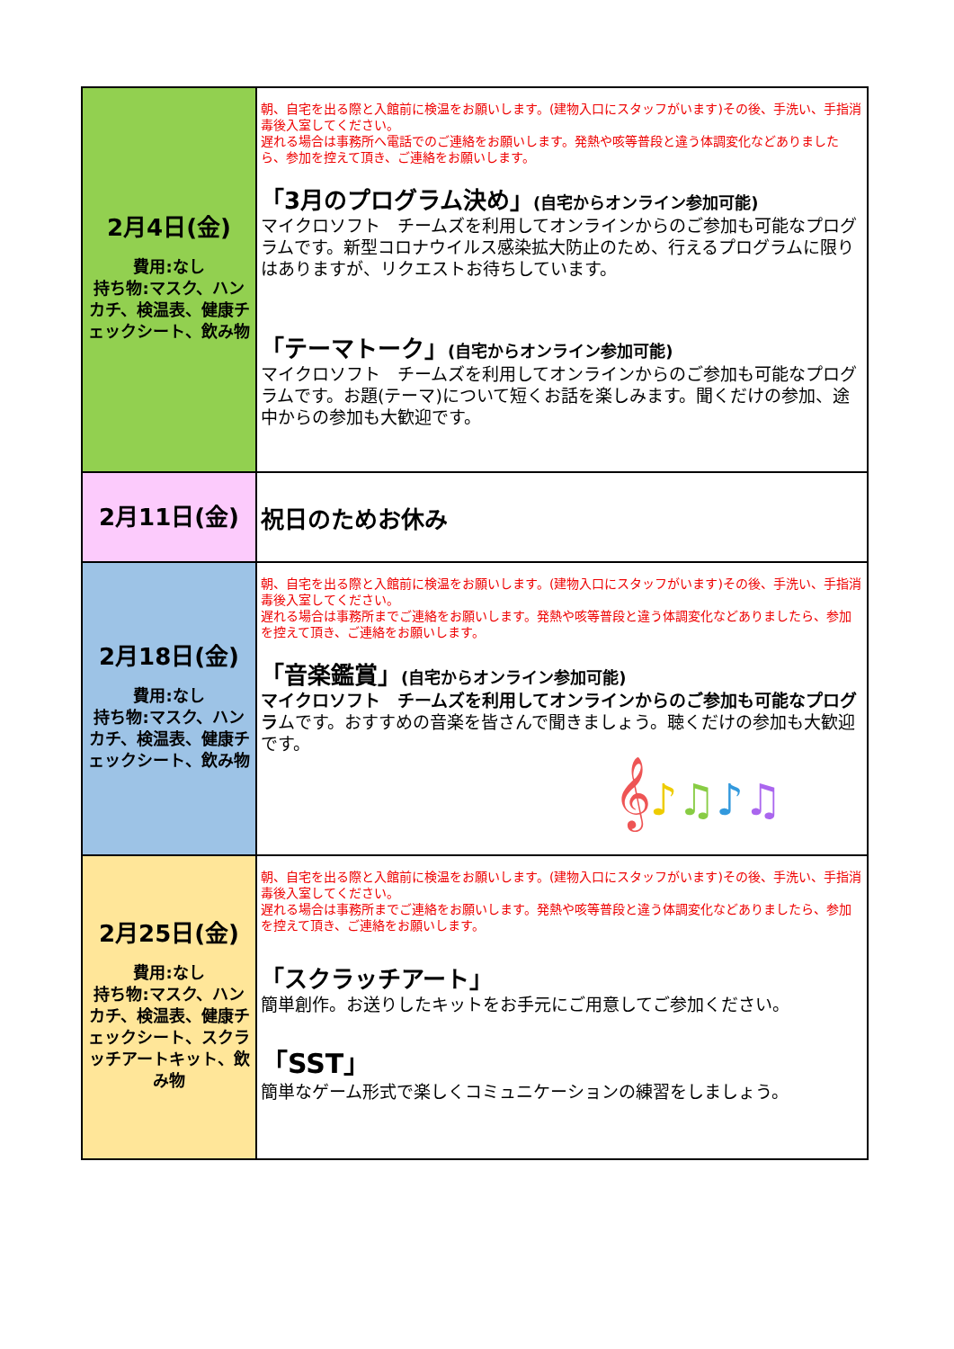| 2月4日(金) 費用:なし 持ち物:マスク、ハンカチ、検温表、健康チェックシート、飲み物 | 朝、自宅を出る際と入館前に検温をお願いします。(建物入口にスタッフがいます)その後、手洗い、手指消毒後入室してください。 遅れる場合は事務所へ電話でのご連絡をお願いします。発熱や咳等普段と違う体調変化などありましたら、参加を控えて頂き、ご連絡をお願いします。 「3月のプログラム決め」 (自宅からオンライン参加可能) マイクロソフト チームズを利用してオンラインからのご参加も可能なプログラムです。新型コロナウイルス感染拡大防止のため、行えるプログラムに限りはありますが、リクエストお待ちしています。 「テーマトーク」 (自宅からオンライン参加可能) マイクロソフト チームズを利用してオンラインからのご参加も可能なプログラムです。お題(テーマ)について短くお話を楽しみます。聞くだけの参加、途中からの参加も大歓迎です。 |
| 2月11日(金) | 祝日のためお休み |
| 2月18日(金) 費用:なし 持ち物:マスク、ハンカチ、検温表、健康チェックシート、飲み物 | 朝、自宅を出る際と入館前に検温をお願いします。(建物入口にスタッフがいます)その後、手洗い、手指消毒後入室してください。 遅れる場合は事務所までご連絡をお願いします。発熱や咳等普段と違う体調変化などありましたら、参加を控えて頂き、ご連絡をお願いします。 「音楽鑑賞」 (自宅からオンライン参加可能) マイクロソフト チームズを利用してオンラインからのご参加も可能なプログラ ムです。おすすめの音楽を皆さんで聞きましょう。聴くだけの参加も大歓迎です。 𝄞 ♪ ♫ ♪ ♫ |
| 2月25日(金) 費用:なし 持ち物:マスク、ハンカチ、検温表、健康チェックシート、スクラッチアートキット、飲み物 | 朝、自宅を出る際と入館前に検温をお願いします。(建物入口にスタッフがいます)その後、手洗い、手指消毒後入室してください。 遅れる場合は事務所までご連絡をお願いします。発熱や咳等普段と違う体調変化などありましたら、参加を控えて頂き、ご連絡をお願いします。 「スクラッチアート」 簡単創作。お送りしたキットをお手元にご用意してご参加ください。 「SST」 簡単なゲーム形式で楽しくコミュニケーションの練習をしましょう。 |